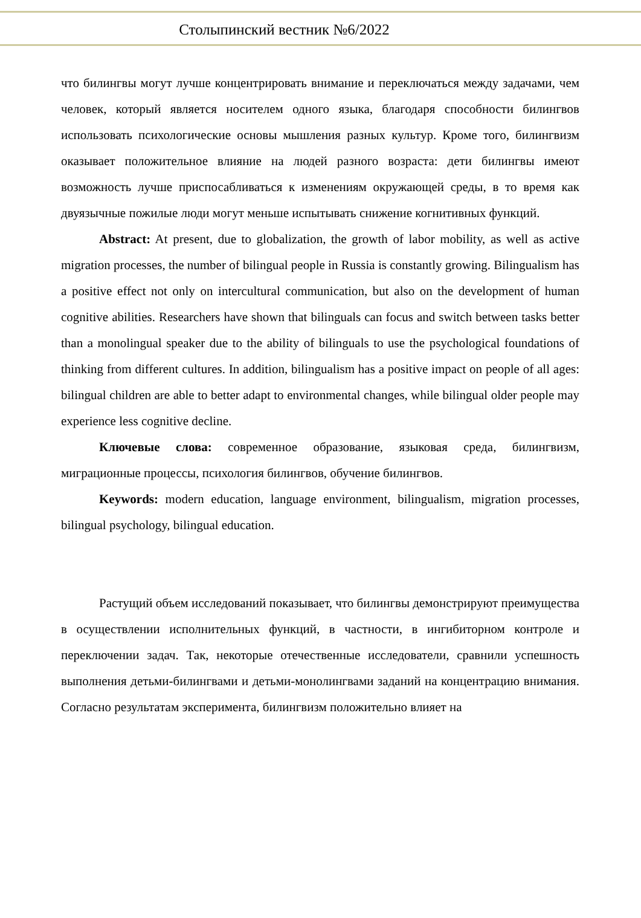Столыпинский вестник №6/2022
что билингвы могут лучше концентрировать внимание и переключаться между задачами, чем человек, который является носителем одного языка, благодаря способности билингвов использовать психологические основы мышления разных культур. Кроме того, билингвизм оказывает положительное влияние на людей разного возраста: дети билингвы имеют возможность лучше приспосабливаться к изменениям окружающей среды, в то время как двуязычные пожилые люди могут меньше испытывать снижение когнитивных функций.
Abstract: At present, due to globalization, the growth of labor mobility, as well as active migration processes, the number of bilingual people in Russia is constantly growing. Bilingualism has a positive effect not only on intercultural communication, but also on the development of human cognitive abilities. Researchers have shown that bilinguals can focus and switch between tasks better than a monolingual speaker due to the ability of bilinguals to use the psychological foundations of thinking from different cultures. In addition, bilingualism has a positive impact on people of all ages: bilingual children are able to better adapt to environmental changes, while bilingual older people may experience less cognitive decline.
Ключевые слова: современное образование, языковая среда, билингвизм, миграционные процессы, психология билингвов, обучение билингвов.
Keywords: modern education, language environment, bilingualism, migration processes, bilingual psychology, bilingual education.
Растущий объем исследований показывает, что билингвы демонстрируют преимущества в осуществлении исполнительных функций, в частности, в ингибиторном контроле и переключении задач. Так, некоторые отечественные исследователи, сравнили успешность выполнения детьми-билингвами и детьми-монолингвами заданий на концентрацию внимания. Согласно результатам эксперимента, билингвизм положительно влияет на